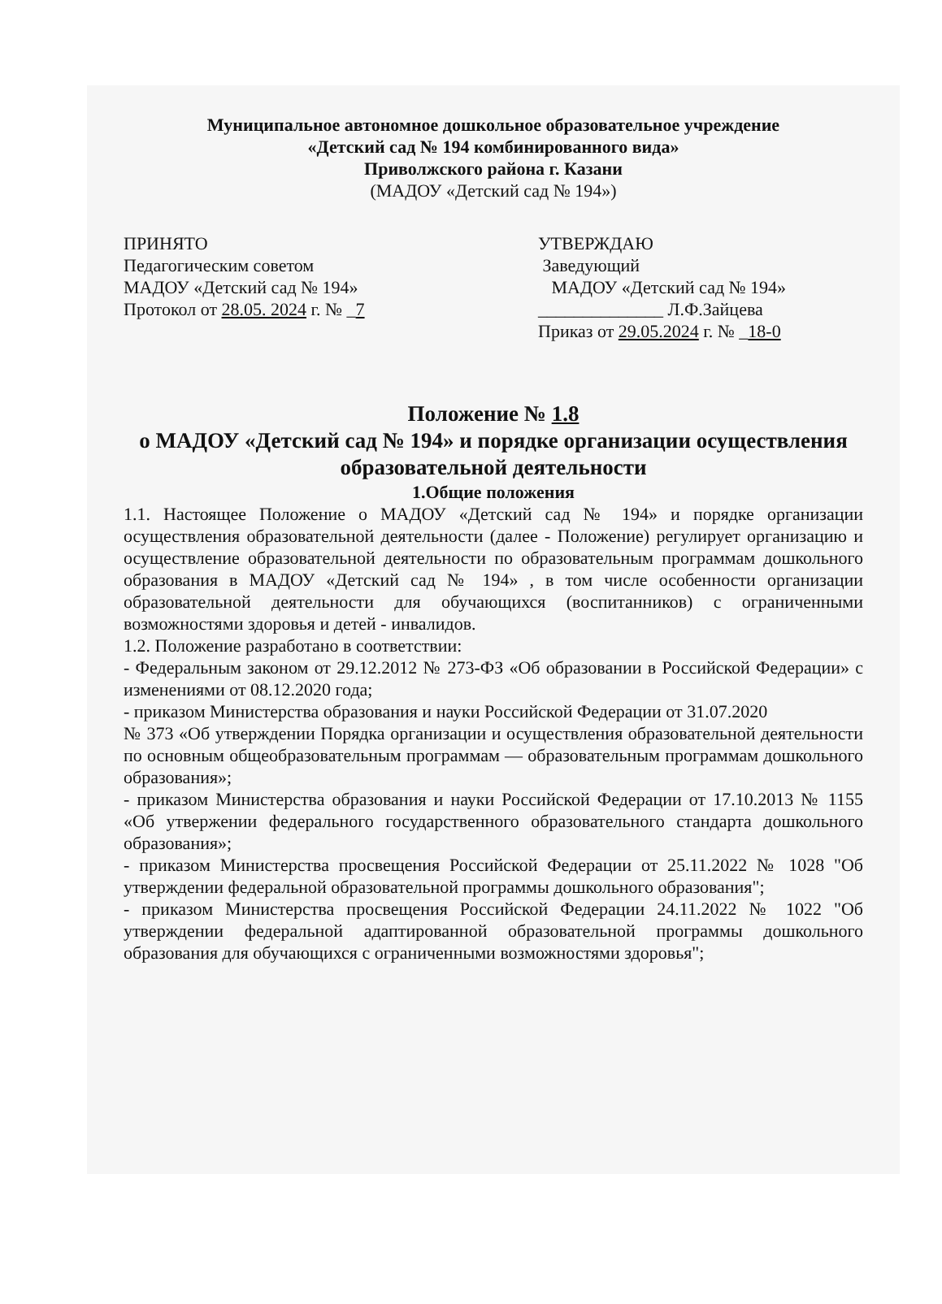Муниципальное автономное дошкольное образовательное учреждение
«Детский сад № 194 комбинированного вида»
Приволжского района г. Казани
(МАДОУ «Детский сад № 194»)
ПРИНЯТО
Педагогическим советом
МАДОУ «Детский сад № 194»
Протокол от 28.05. 2024 г. № _7
УТВЕРЖДАЮ
Заведующий
МАДОУ «Детский сад № 194»
______________ Л.Ф.Зайцева
Приказ от 29.05.2024 г. № _18-0
Положение № 1.8
о МАДОУ «Детский сад № 194» и порядке организации осуществления образовательной деятельности
1.Общие положения
1.1. Настоящее Положение о МАДОУ «Детский сад № 194» и порядке организации осуществления образовательной деятельности (далее - Положение) регулирует организацию и осуществление образовательной деятельности по образовательным программам дошкольного образования в МАДОУ «Детский сад № 194» , в том числе особенности организации образовательной деятельности для обучающихся (воспитанников) с ограниченными возможностями здоровья и детей - инвалидов.
1.2. Положение разработано в соответствии:
- Федеральным законом от 29.12.2012 № 273-ФЗ «Об образовании в Российской Федерации» с изменениями от 08.12.2020 года;
- приказом Министерства образования и науки Российской Федерации от 31.07.2020
№ 373 «Об утверждении Порядка организации и осуществления образовательной деятельности по основным общеобразовательным программам — образовательным программам дошкольного образования»;
- приказом Министерства образования и науки Российской Федерации от 17.10.2013 № 1155 «Об утвержении федерального государственного образовательного стандарта дошкольного образования»;
- приказом Министерства просвещения Российской Федерации от 25.11.2022 № 1028 "Об утверждении федеральной образовательной программы дошкольного образования";
- приказом Министерства просвещения Российской Федерации 24.11.2022 № 1022 "Об утверждении федеральной адаптированной образовательной программы дошкольного образования для обучающихся с ограниченными возможностями здоровья";